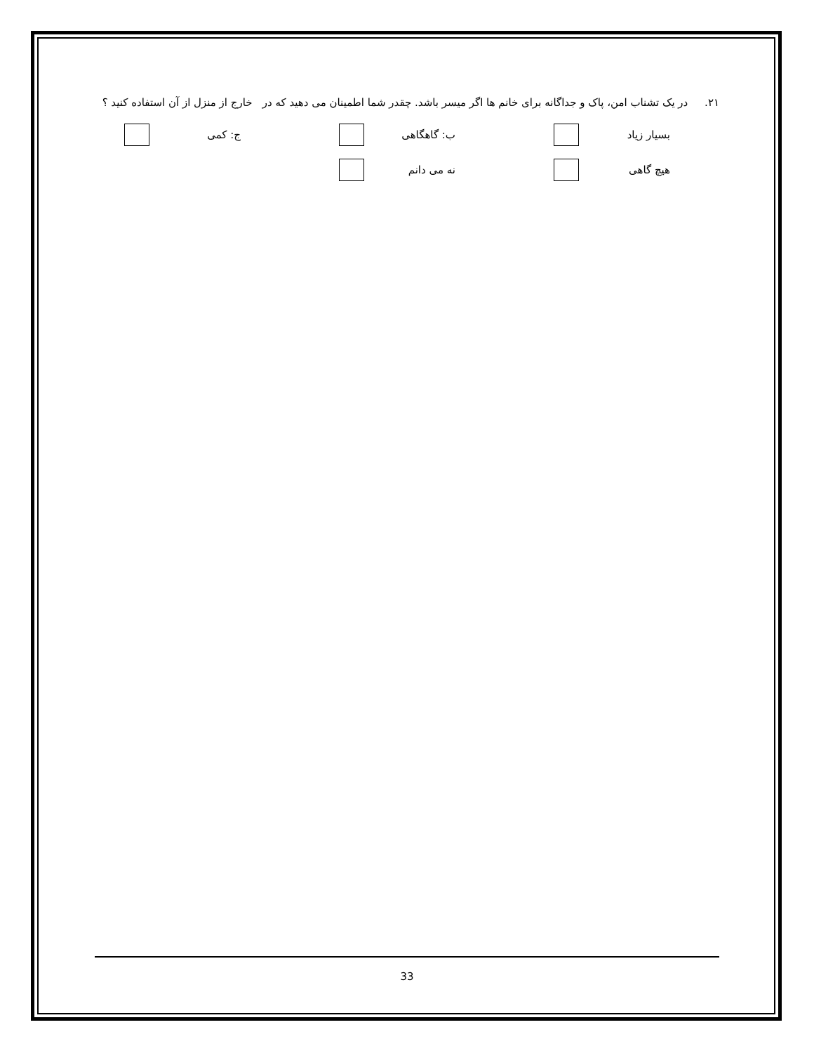۲۱. در یک تشناب امن، پاک و جداگانه برای خانم ها اگر میسر باشد. چقدر شما اطمینان می دهید که در خارج از منزل از آن استفاده کنید ؟
بسیار زیاد ب: گاهگاهی ج: کمی
هیچ گاهی نه می دانم
33